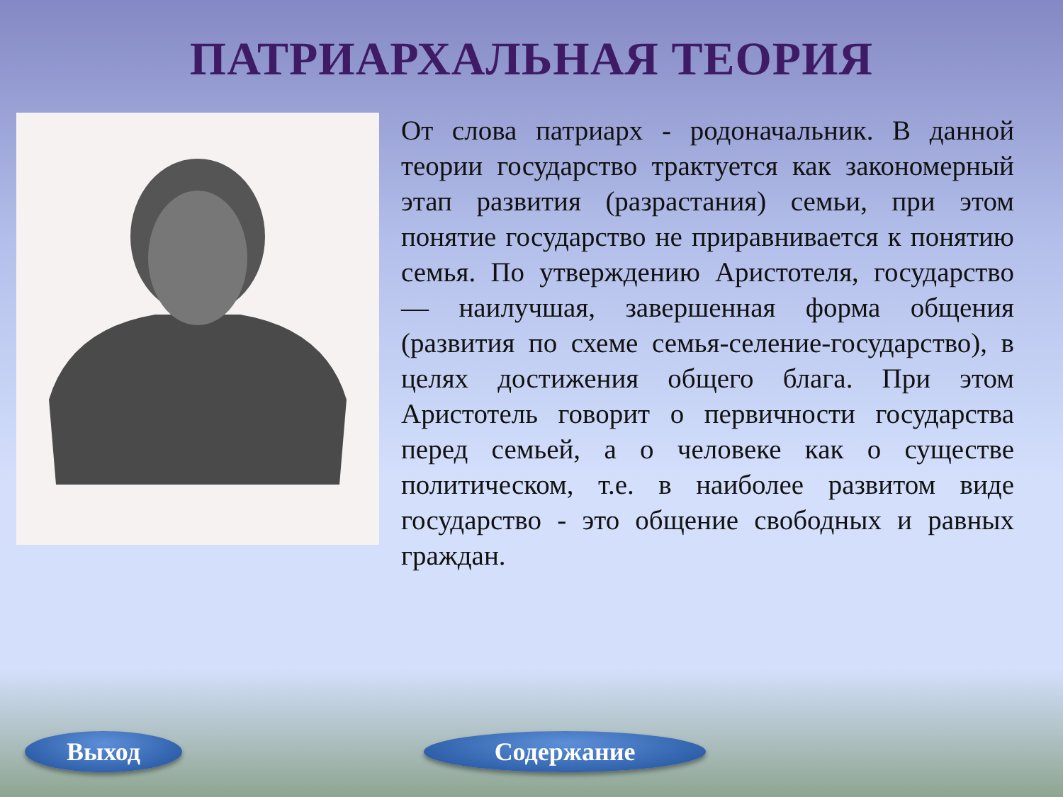ПАТРИАРХАЛЬНАЯ ТЕОРИЯ
От слова патриарх - родоначальник. В данной теории государство трактуется как закономерный этап развития (разрастания) семьи, при этом понятие государство не приравнивается к понятию семья. По утверждению Аристотеля, государство — наилучшая, завершенная форма общения (развития по схеме семья-селение-государство), в целях достижения общего блага. При этом Аристотель говорит о первичности государства перед семьей, а о человеке как о существе политическом, т.е. в наиболее развитом виде государство - это общение свободных и равных граждан.
Выход Содержание